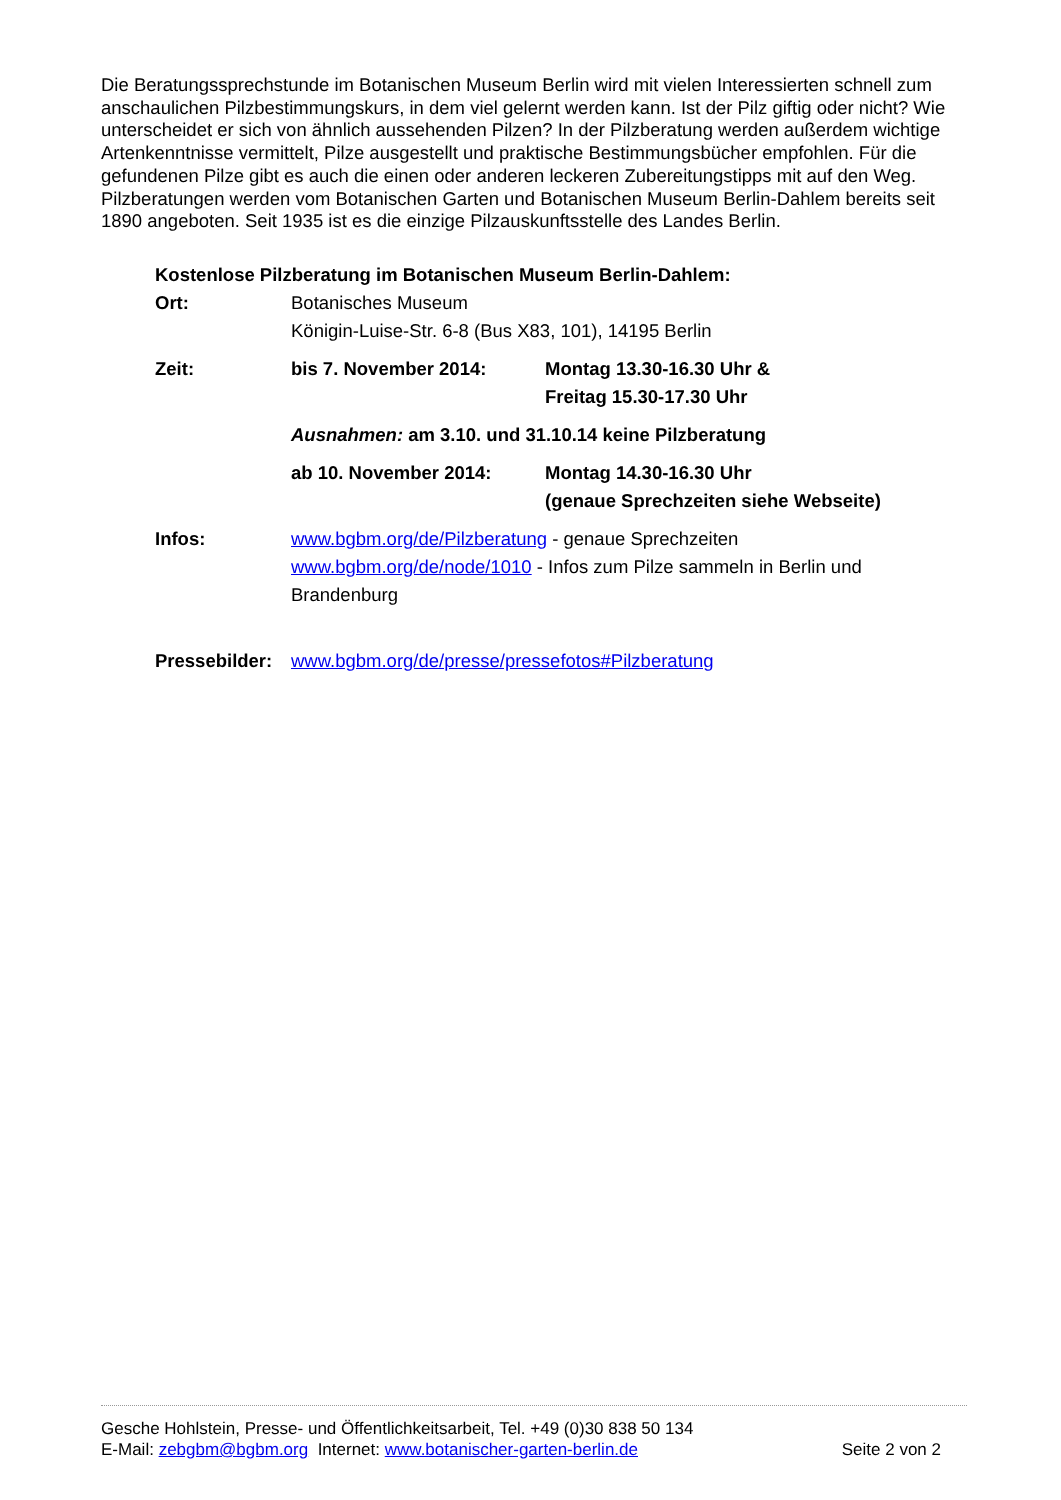Die Beratungssprechstunde im Botanischen Museum Berlin wird mit vielen Interessierten schnell zum anschaulichen Pilzbestimmungskurs, in dem viel gelernt werden kann. Ist der Pilz giftig oder nicht? Wie unterscheidet er sich von ähnlich aussehenden Pilzen? In der Pilzberatung werden außerdem wichtige Artenkenntnisse vermittelt, Pilze ausgestellt und praktische Bestimmungsbücher empfohlen. Für die gefundenen Pilze gibt es auch die einen oder anderen leckeren Zubereitungstipps mit auf den Weg. Pilzberatungen werden vom Botanischen Garten und Botanischen Museum Berlin-Dahlem bereits seit 1890 angeboten. Seit 1935 ist es die einzige Pilzauskunftsstelle des Landes Berlin.
Kostenlose Pilzberatung im Botanischen Museum Berlin-Dahlem:
Ort: Botanisches Museum
Königin-Luise-Str. 6-8 (Bus X83, 101), 14195 Berlin
Zeit: bis 7. November 2014: Montag 13.30-16.30 Uhr &
Freitag 15.30-17.30 Uhr
Ausnahmen: am 3.10. und 31.10.14 keine Pilzberatung
ab 10. November 2014: Montag 14.30-16.30 Uhr
(genaue Sprechzeiten siehe Webseite)
Infos: www.bgbm.org/de/Pilzberatung - genaue Sprechzeiten
www.bgbm.org/de/node/1010 - Infos zum Pilze sammeln in Berlin und Brandenburg
Pressebilder:
www.bgbm.org/de/presse/pressefotos#Pilzberatung
Gesche Hohlstein, Presse- und Öffentlichkeitsarbeit, Tel. +49 (0)30 838 50 134
E-Mail: zebgbm@bgbm.org Internet: www.botanischer-garten-berlin.de Seite 2 von 2